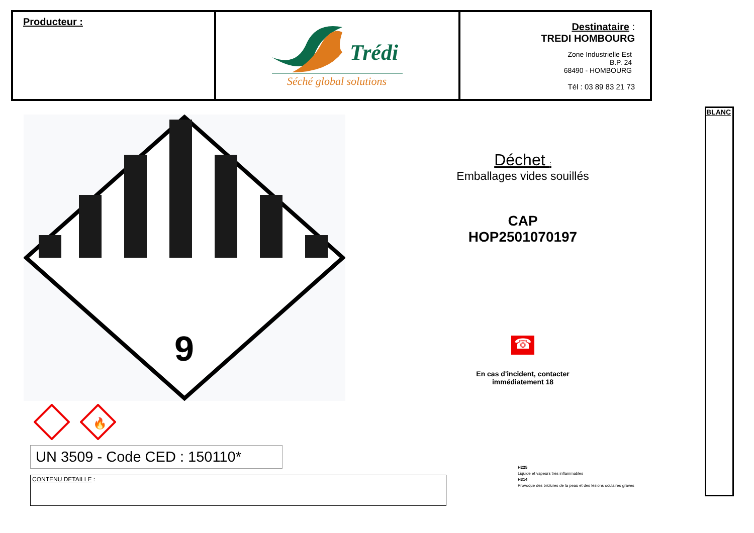| Producteur : | Trédi Séché global solutions | Destinataire : TREDI HOMBOURG Zone Industrielle Est B.P. 24 68490 - HOMBOURG Tél : 03 89 83 21 73 |
9
🔥
UN 3509 - Code CED : 150110*
CONTENU DETAILLE :
Déchet :
Emballages vides souillés
CAP
HOP2501070197
☎
En cas d'incident, contacter
immédiatement 18
H225
Liquide et vapeurs très inflammables
H314
Provoque des brûlures de la peau et des lésions oculaires graves
BLANC